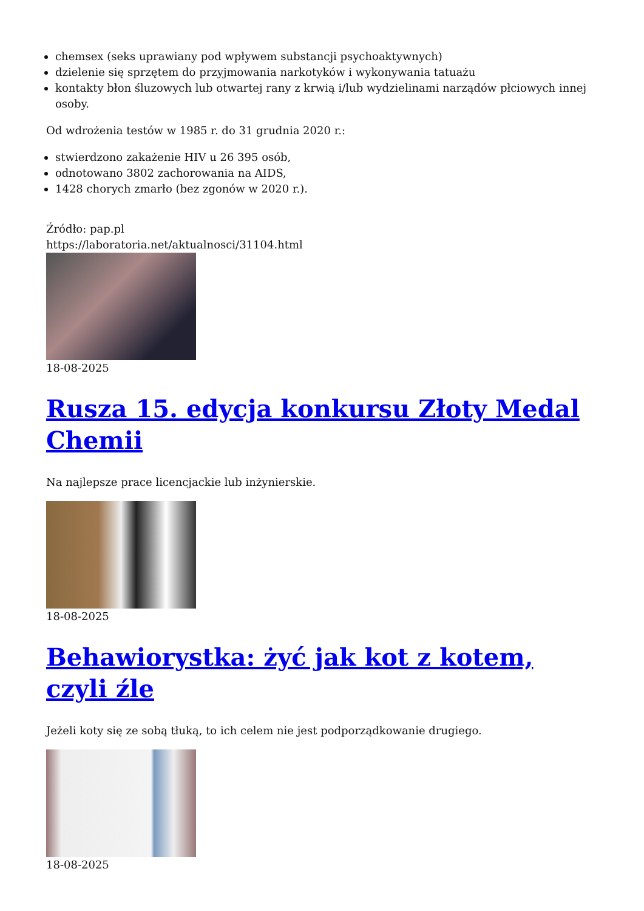chemsex (seks uprawiany pod wpływem substancji psychoaktywnych)
dzielenie się sprzętem do przyjmowania narkotyków i wykonywania tatuażu
kontakty błon śluzowych lub otwartej rany z krwią i/lub wydzielinami narządów płciowych innej osoby.
Od wdrożenia testów w 1985 r. do 31 grudnia 2020 r.:
stwierdzono zakażenie HIV u 26 395 osób,
odnotowano 3802 zachorowania na AIDS,
1428 chorych zmarło (bez zgonów w 2020 r.).
Źródło: pap.pl
https://laboratoria.net/aktualnosci/31104.html
18-08-2025
Rusza 15. edycja konkursu Złoty Medal Chemii
Na najlepsze prace licencjackie lub inżynierskie.
18-08-2025
Behawiorystka: żyć jak kot z kotem, czyli źle
Jeżeli koty się ze sobą tłuką, to ich celem nie jest podporządkowanie drugiego.
18-08-2025